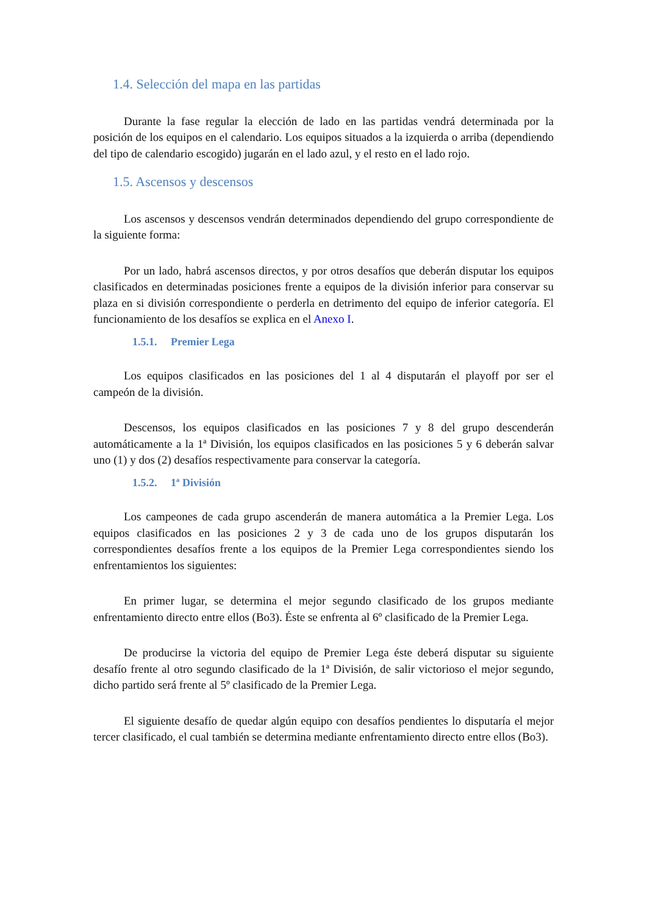1.4. Selección del mapa en las partidas
Durante la fase regular la elección de lado en las partidas vendrá determinada por la posición de los equipos en el calendario. Los equipos situados a la izquierda o arriba (dependiendo del tipo de calendario escogido) jugarán en el lado azul, y el resto en el lado rojo.
1.5. Ascensos y descensos
Los ascensos y descensos vendrán determinados dependiendo del grupo correspondiente de la siguiente forma:
Por un lado, habrá ascensos directos, y por otros desafíos que deberán disputar los equipos clasificados en determinadas posiciones frente a equipos de la división inferior para conservar su plaza en si división correspondiente o perderla en detrimento del equipo de inferior categoría. El funcionamiento de los desafíos se explica en el Anexo I.
1.5.1. Premier Lega
Los equipos clasificados en las posiciones del 1 al 4 disputarán el playoff por ser el campeón de la división.
Descensos, los equipos clasificados en las posiciones 7 y 8 del grupo descenderán automáticamente a la 1ª División, los equipos clasificados en las posiciones 5 y 6 deberán salvar uno (1) y dos (2) desafíos respectivamente para conservar la categoría.
1.5.2. 1ª División
Los campeones de cada grupo ascenderán de manera automática a la Premier Lega. Los equipos clasificados en las posiciones 2 y 3 de cada uno de los grupos disputarán los correspondientes desafíos frente a los equipos de la Premier Lega correspondientes siendo los enfrentamientos los siguientes:
En primer lugar, se determina el mejor segundo clasificado de los grupos mediante enfrentamiento directo entre ellos (Bo3). Éste se enfrenta al 6º clasificado de la Premier Lega.
De producirse la victoria del equipo de Premier Lega éste deberá disputar su siguiente desafío frente al otro segundo clasificado de la 1ª División, de salir victorioso el mejor segundo, dicho partido será frente al 5º clasificado de la Premier Lega.
El siguiente desafío de quedar algún equipo con desafíos pendientes lo disputaría el mejor tercer clasificado, el cual también se determina mediante enfrentamiento directo entre ellos (Bo3).